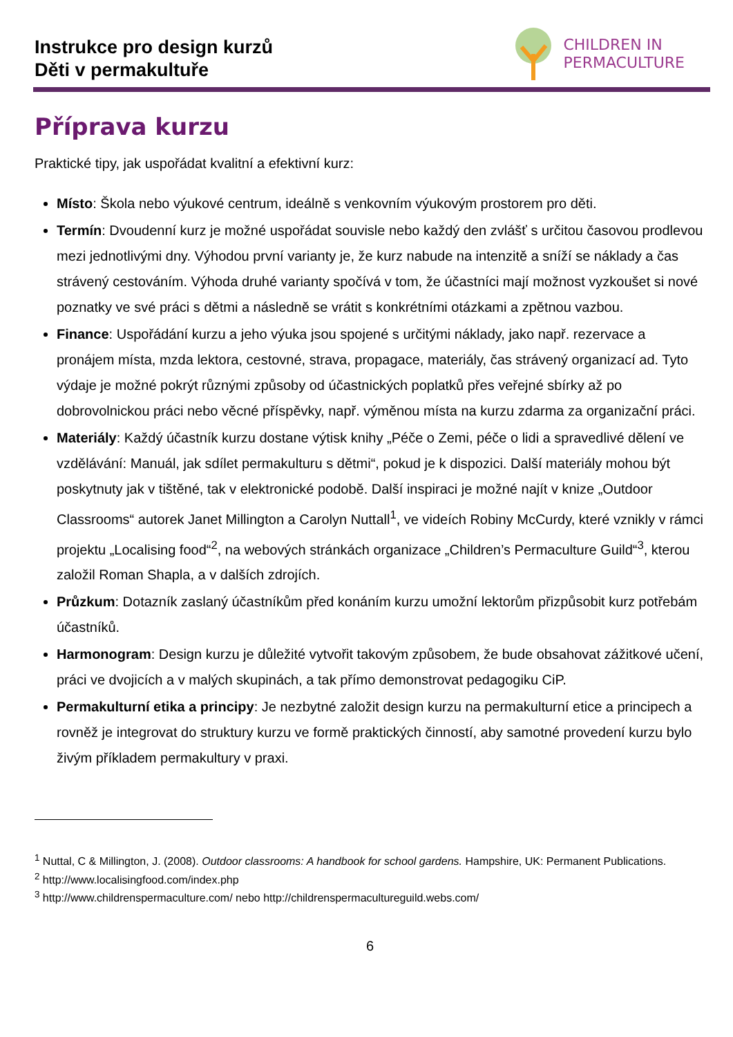Instrukce pro design kurzů
Děti v permakultuře
CHILDREN IN
PERMACULTURE
Příprava kurzu
Praktické tipy, jak uspořádat kvalitní a efektivní kurz:
Místo: Škola nebo výukové centrum, ideálně s venkovním výukovým prostorem pro děti.
Termín: Dvoudenní kurz je možné uspořádat souvisle nebo každý den zvlášť s určitou časovou prodlevou mezi jednotlivými dny. Výhodou první varianty je, že kurz nabude na intenzitě a sníží se náklady a čas strávený cestováním. Výhoda druhé varianty spočívá v tom, že účastníci mají možnost vyzkoušet si nové poznatky ve své práci s dětmi a následně se vrátit s konkrétními otázkami a zpětnou vazbou.
Finance: Uspořádání kurzu a jeho výuka jsou spojené s určitými náklady, jako např. rezervace a pronájem místa, mzda lektora, cestovné, strava, propagace, materiály, čas strávený organizací ad. Tyto výdaje je možné pokrýt různými způsoby od účastnických poplatků přes veřejné sbírky až po dobrovolnickou práci nebo věcné příspěvky, např. výměnou místa na kurzu zdarma za organizační práci.
Materiály: Každý účastník kurzu dostane výtisk knihy „Péče o Zemi, péče o lidi a spravedlivé dělení ve vzdělávání: Manuál, jak sdílet permakulturu s dětmi“, pokud je k dispozici. Další materiály mohou být poskytnuty jak v tištěné, tak v elektronické podobě. Další inspiraci je možné najít v knize „Outdoor Classrooms“ autorek Janet Millington a Carolyn Nuttall<sup>1</sup>, ve videích Robiny McCurdy, které vznikly v rámci projektu „Localising food“<sup>2</sup>, na webových stránkách organizace „Children’s Permaculture Guild“<sup>3</sup>, kterou založil Roman Shapla, a v dalších zdrojích.
Průzkum: Dotazník zaslaný účastníkům před konáním kurzu umožní lektorům přizpůsobit kurz potřebám účastníků.
Harmonogram: Design kurzu je důležité vytvořit takovým způsobem, že bude obsahovat zážitkové učení, práci ve dvojicích a v malých skupinách, a tak přímo demonstrovat pedagogiku CiP.
Permakulturní etika a principy: Je nezbytné založit design kurzu na permakulturní etice a principech a rovněž je integrovat do struktury kurzu ve formě praktických činností, aby samotné provedení kurzu bylo živým příkladem permakultury v praxi.
<sup>1</sup> Nuttal, C & Millington, J. (2008). Outdoor classrooms: A handbook for school gardens. Hampshire, UK: Permanent Publications.
<sup>2</sup> http://www.localisingfood.com/index.php
<sup>3</sup> http://www.childrenspermaculture.com/ nebo http://childrenspermacultureguild.webs.com/
6